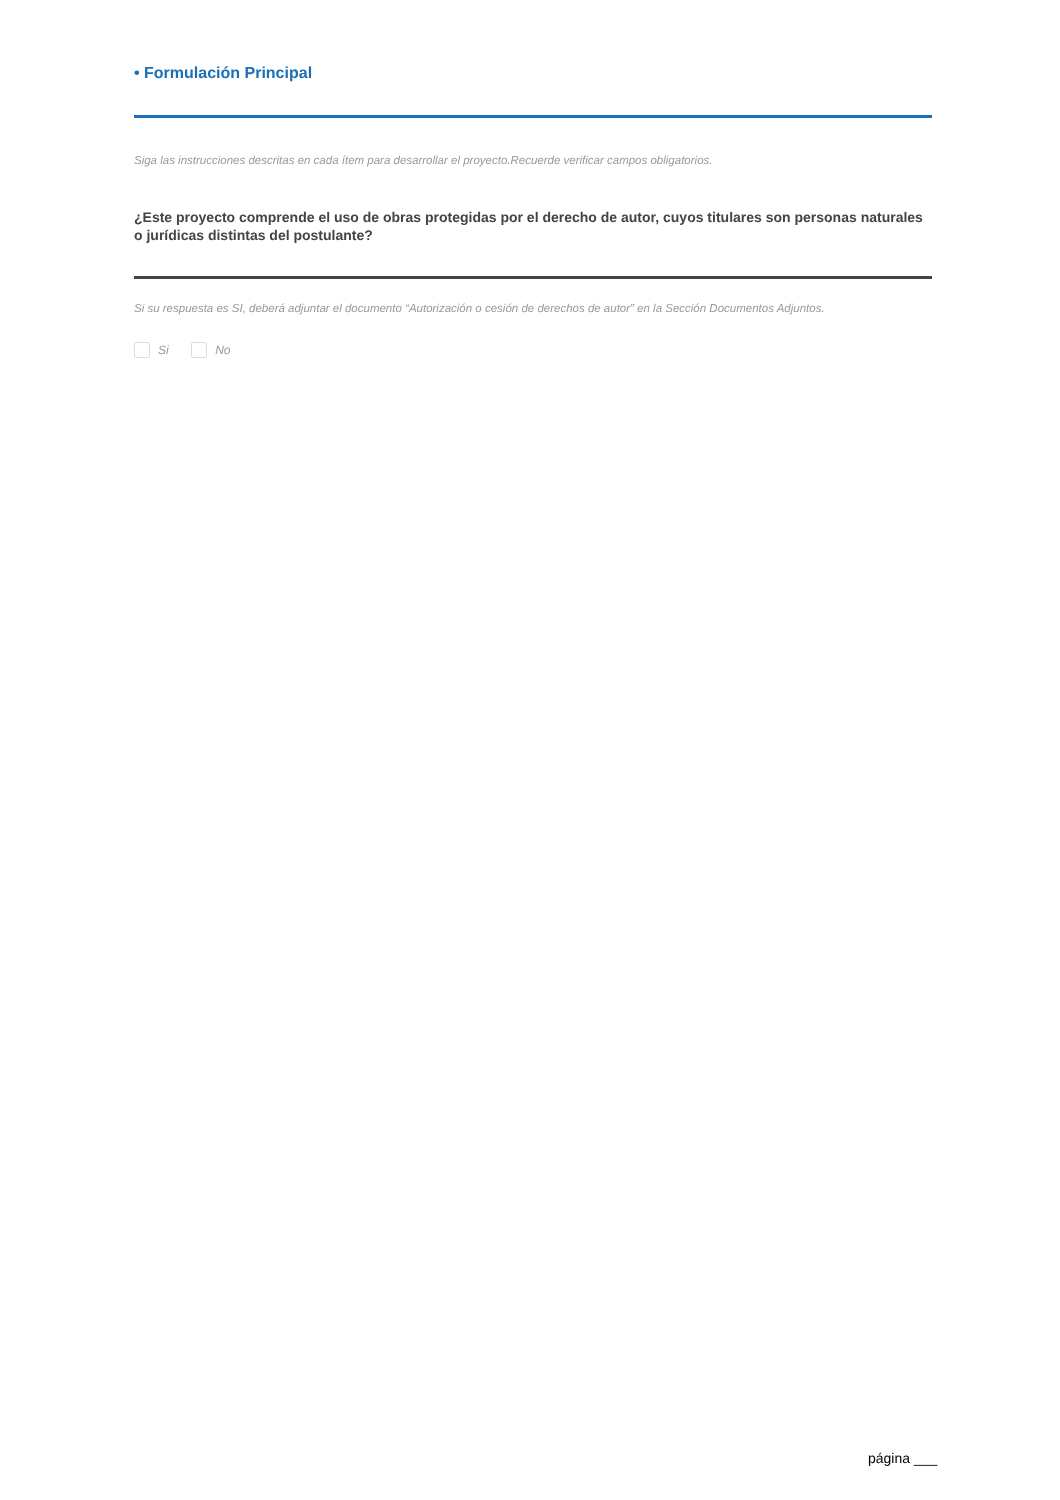• Formulación Principal
Siga las instrucciones descritas en cada ítem para desarrollar el proyecto.Recuerde verificar campos obligatorios.
¿Este proyecto comprende el uso de obras protegidas por el derecho de autor, cuyos titulares son personas naturales o jurídicas distintas del postulante?
Si su respuesta es SI, deberá adjuntar el documento “Autorización o cesión de derechos de autor” en la Sección Documentos Adjuntos.
Si No
página ___